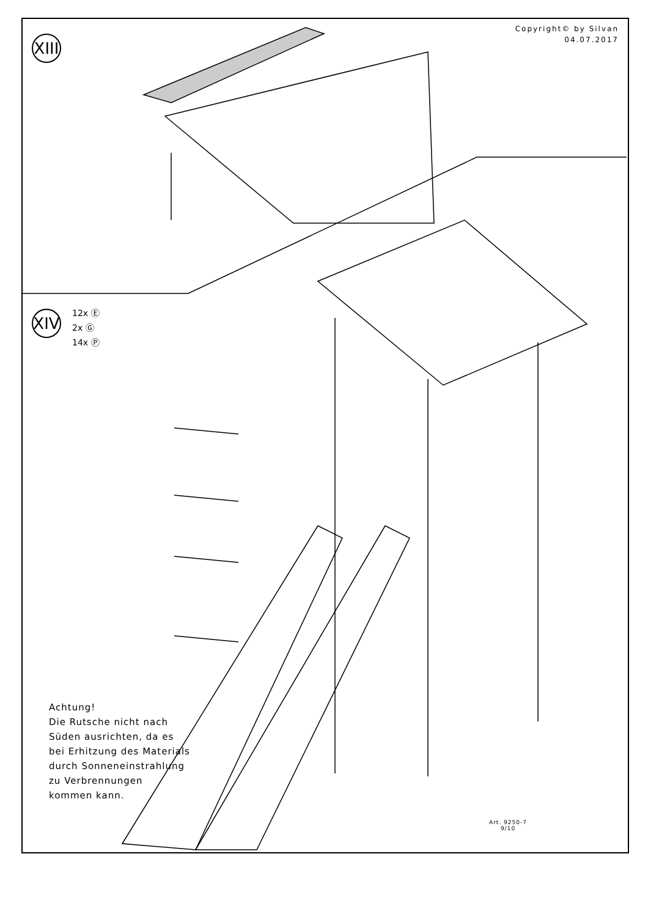Copyright© by Silvan
04.07.2017
XIII
XIV
12x Ⓔ
2x Ⓖ
14x Ⓟ
Achtung!
Die Rutsche nicht nach
Süden ausrichten, da es
bei Erhitzung des Materials
durch Sonneneinstrahlung
zu Verbrennungen
kommen kann.
Art. 9250-7
9/10